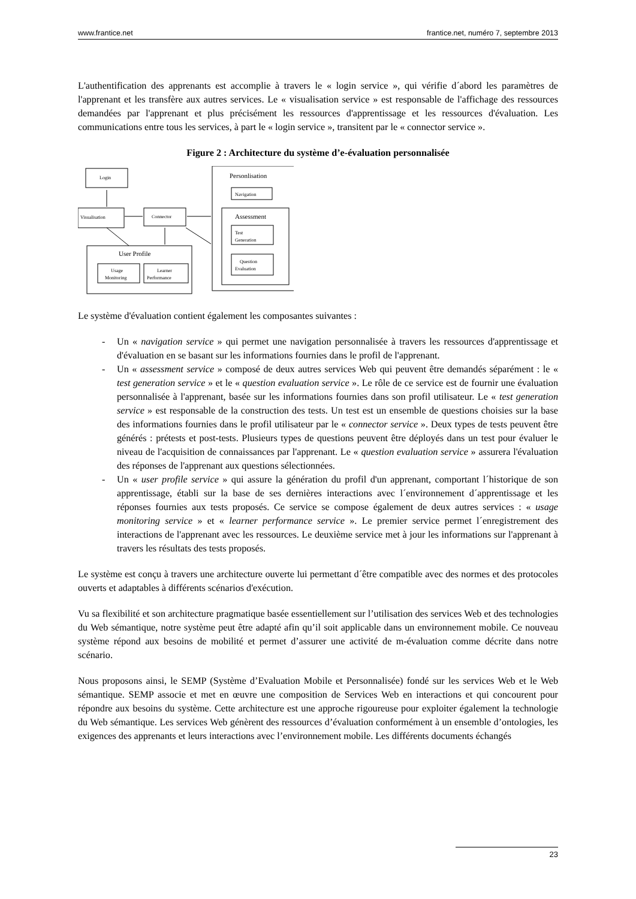www.frantice.net frantice.net, numéro 7, septembre 2013
L'authentification des apprenants est accomplie à travers le « login service », qui vérifie d´abord les paramètres de l'apprenant et les transfère aux autres services. Le « visualisation service » est responsable de l'affichage des ressources demandées par l'apprenant et plus précisément les ressources d'apprentissage et les ressources d'évaluation. Les communications entre tous les services, à part le « login service », transitent par le « connector service ».
Figure 2 : Architecture du système d’e-évaluation personnalisée
Login
Visualisation
Connector
User Profile
Usage
Monitoring
Learner
Performance
Personlisation
Navigation
Assessment
Test
Generation
Question
Evaluation
Le système d'évaluation contient également les composantes suivantes :
- Un « navigation service » qui permet une navigation personnalisée à travers les ressources d'apprentissage et d'évaluation en se basant sur les informations fournies dans le profil de l'apprenant.
- Un « assessment service » composé de deux autres services Web qui peuvent être demandés séparément : le « test generation service » et le « question evaluation service ». Le rôle de ce service est de fournir une évaluation personnalisée à l'apprenant, basée sur les informations fournies dans son profil utilisateur. Le « test generation service » est responsable de la construction des tests. Un test est un ensemble de questions choisies sur la base des informations fournies dans le profil utilisateur par le « connector service ». Deux types de tests peuvent être générés : prétests et post-tests. Plusieurs types de questions peuvent être déployés dans un test pour évaluer le niveau de l'acquisition de connaissances par l'apprenant. Le « question evaluation service » assurera l'évaluation des réponses de l'apprenant aux questions sélectionnées.
- Un « user profile service » qui assure la génération du profil d'un apprenant, comportant l´historique de son apprentissage, établi sur la base de ses dernières interactions avec l´environnement d´apprentissage et les réponses fournies aux tests proposés. Ce service se compose également de deux autres services : « usage monitoring service » et « learner performance service ». Le premier service permet l´enregistrement des interactions de l'apprenant avec les ressources. Le deuxième service met à jour les informations sur l'apprenant à travers les résultats des tests proposés.
Le système est conçu à travers une architecture ouverte lui permettant d´être compatible avec des normes et des protocoles ouverts et adaptables à différents scénarios d'exécution.
Vu sa flexibilité et son architecture pragmatique basée essentiellement sur l’utilisation des services Web et des technologies du Web sémantique, notre système peut être adapté afin qu’il soit applicable dans un environnement mobile. Ce nouveau système répond aux besoins de mobilité et permet d’assurer une activité de m-évaluation comme décrite dans notre scénario.
Nous proposons ainsi, le SEMP (Système d’Evaluation Mobile et Personnalisée) fondé sur les services Web et le Web sémantique. SEMP associe et met en œuvre une composition de Services Web en interactions et qui concourent pour répondre aux besoins du système. Cette architecture est une approche rigoureuse pour exploiter également la technologie du Web sémantique. Les services Web génèrent des ressources d’évaluation conformément à un ensemble d’ontologies, les exigences des apprenants et leurs interactions avec l’environnement mobile. Les différents documents échangés
23